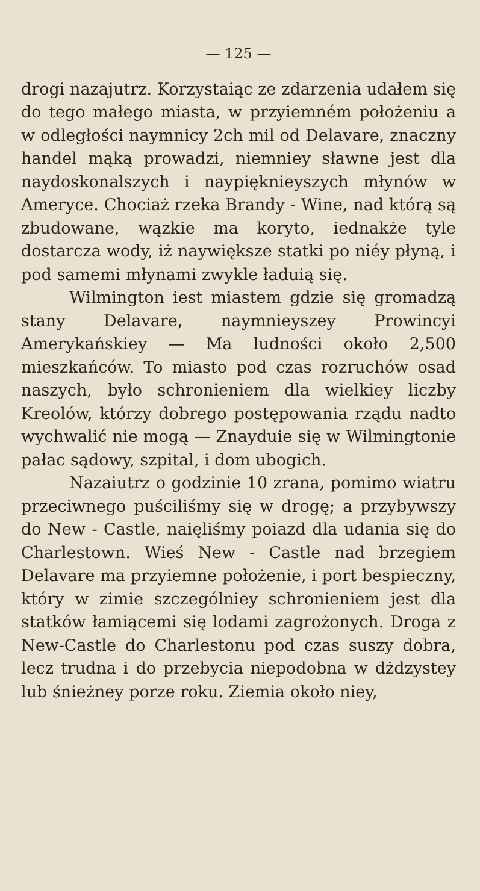— 125 —
drogi nazajutrz. Korzystaiąc ze zdarzenia udałem się do tego małego miasta, w przyiemném położeniu a w odległości naymnicy 2ch mil od Delavare, znaczny handel mąką prowadzi, niemniey sławne jest dla naydoskonalszych i naypięknieyszych młynów w Ameryce. Chociaż rzeka Brandy - Wine, nad którą są zbudowane, wązkie ma koryto, iednakże tyle dostarcza wody, iż naywiększe statki po niéy płyną, i pod samemi młynami zwykle ładuią się.
Wilmington iest miastem gdzie się gromadzą stany Delavare, naymnieyszey Prowincyi Amerykańskiey — Ma ludności około 2,500 mieszkańców. To miasto pod czas rozruchów osad naszych, było schronieniem dla wielkiey liczby Kreolów, którzy dobrego postępowania rządu nadto wychwalić nie mogą — Znayduie się w Wilmingtonie pałac sądowy, szpital, i dom ubogich.
Nazaiutrz o godzinie 10 zrana, pomimo wiatru przeciwnego puściliśmy się w drogę; a przybywszy do New - Castle, naięliśmy poiazd dla udania się do Charlestown. Wieś New - Castle nad brzegiem Delavare ma przyiemne położenie, i port bespieczny, który w zimie szczególniey schronieniem jest dla statków łamiącemi się lodami zagrożonych. Droga z New-Castle do Charlestonu pod czas suszy dobra, lecz trudna i do przebycia niepodobna w dżdzystey lub śnieżney porze roku. Ziemia około niey,